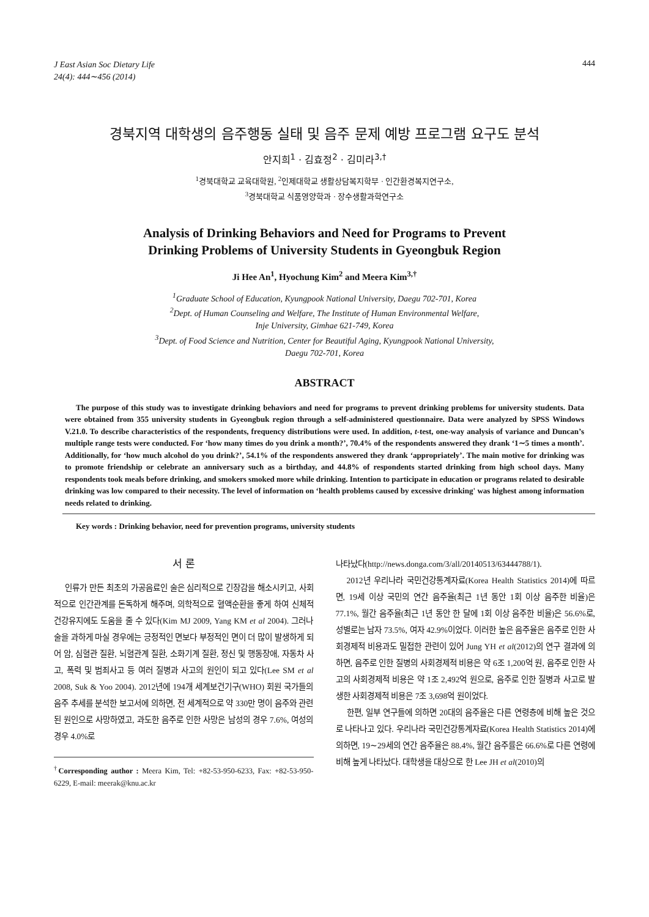J East Asian Soc Dietary Life
24(4): 444∼456 (2014) 444
경북지역 대학생의 음주행동 실태 및 음주 문제 예방 프로그램 요구도 분석
안지희<sup>1</sup> · 김효정<sup>2</sup> · 김미라<sup>3,†</sup>
<sup>1</sup> 경북대학교 교육대학원, <sup>2</sup>인제대학교 생활상담복지학부 · 인간환경복지연구소,
<sup>3</sup> 경북대학교 식품영양학과 · 장수생활과학연구소
Analysis of Drinking Behaviors and Need for Programs to Prevent
Drinking Problems of University Students in Gyeongbuk Region
Ji Hee An<sup>1</sup>, Hyochung Kim<sup>2</sup> and Meera Kim<sup>3,†</sup>
<sup>1</sup> Graduate School of Education, Kyungpook National University, Daegu 702-701, Korea
<sup>2</sup> Dept. of Human Counseling and Welfare, The Institute of Human Environmental Welfare,
Inje University, Gimhae 621-749, Korea
<sup>3</sup> Dept. of Food Science and Nutrition, Center for Beautiful Aging, Kyungpook National University,
Daegu 702-701, Korea
ABSTRACT
The purpose of this study was to investigate drinking behaviors and need for programs to prevent drinking problems for university students. Data were obtained from 355 university students in Gyeongbuk region through a self-administered questionnaire. Data were analyzed by SPSS Windows V.21.0. To describe characteristics of the respondents, frequency distributions were used. In addition, t-test, one-way analysis of variance and Duncan’s multiple range tests were conducted. For ‘how many times do you drink a month?’, 70.4% of the respondents answered they drank ‘1∼5 times a month’. Additionally, for ‘how much alcohol do you drink?’, 54.1% of the respondents answered they drank ‘appropriately’. The main motive for drinking was to promote friendship or celebrate an anniversary such as a birthday, and 44.8% of respondents started drinking from high school days. Many respondents took meals before drinking, and smokers smoked more while drinking. Intention to participate in education or programs related to desirable drinking was low compared to their necessity. The level of information on ‘health problems caused by excessive drinking' was highest among information needs related to drinking.
Key words : Drinking behavior, need for prevention programs, university students
서 론
인류가 만든 최초의 가공음료인 술은 심리적으로 긴장감을 해소시키고, 사회적으로 인간관계를 돈독하게 해주며, 의학적으로 혈액순환을 좋게 하여 신체적 건강유지에도 도움을 줄 수 있다(Kim MJ 2009, Yang KM et al 2004). 그러나 술을 과하게 마실 경우에는 긍정적인 면보다 부정적인 면이 더 많이 발생하게 되어 암, 심혈관 질환, 뇌혈관계 질환, 소화기계 질환, 정신 및 행동장애, 자동차 사고, 폭력 및 범죄사고 등 여러 질병과 사고의 원인이 되고 있다(Lee SM et al 2008, Suk & Yoo 2004). 2012년에 194개 세계보건기구(WHO) 회원 국가들의 음주 추세를 분석한 보고서에 의하면, 전 세계적으로 약 330만 명이 음주와 관련된 원인으로 사망하였고, 과도한 음주로 인한 사망은 남성의 경우 7.6%, 여성의 경우 4.0%로
<sup>†</sup> Corresponding author : Meera Kim, Tel: +82-53-950-6233, Fax: +82-53-950-6229, E-mail: meerak@knu.ac.kr
나타났다(http://news.donga.com/3/all/20140513/63444788/1).
2012년 우리나라 국민건강통계자료(Korea Health Statistics 2014)에 따르면, 19세 이상 국민의 연간 음주율(최근 1년 동안 1회 이상 음주한 비율)은 77.1%, 월간 음주율(최근 1년 동안 한 달에 1회 이상 음주한 비율)은 56.6%로, 성별로는 남자 73.5%, 여자 42.9%이었다. 이러한 높은 음주율은 음주로 인한 사회경제적 비용과도 밀접한 관련이 있어 Jung YH et al(2012)의 연구 결과에 의하면, 음주로 인한 질병의 사회경제적 비용은 약 6조 1,200억 원, 음주로 인한 사고의 사회경제적 비용은 약 1조 2,492억 원으로, 음주로 인한 질병과 사고로 발생한 사회경제적 비용은 7조 3,698억 원이었다.
한편, 일부 연구들에 의하면 20대의 음주율은 다른 연령층에 비해 높은 것으로 나타나고 있다. 우리나라 국민건강통계자료(Korea Health Statistics 2014)에 의하면, 19∼29세의 연간 음주율은 88.4%, 월간 음주률은 66.6%로 다른 연령에 비해 높게 나타났다. 대학생을 대상으로 한 Lee JH et al(2010)의